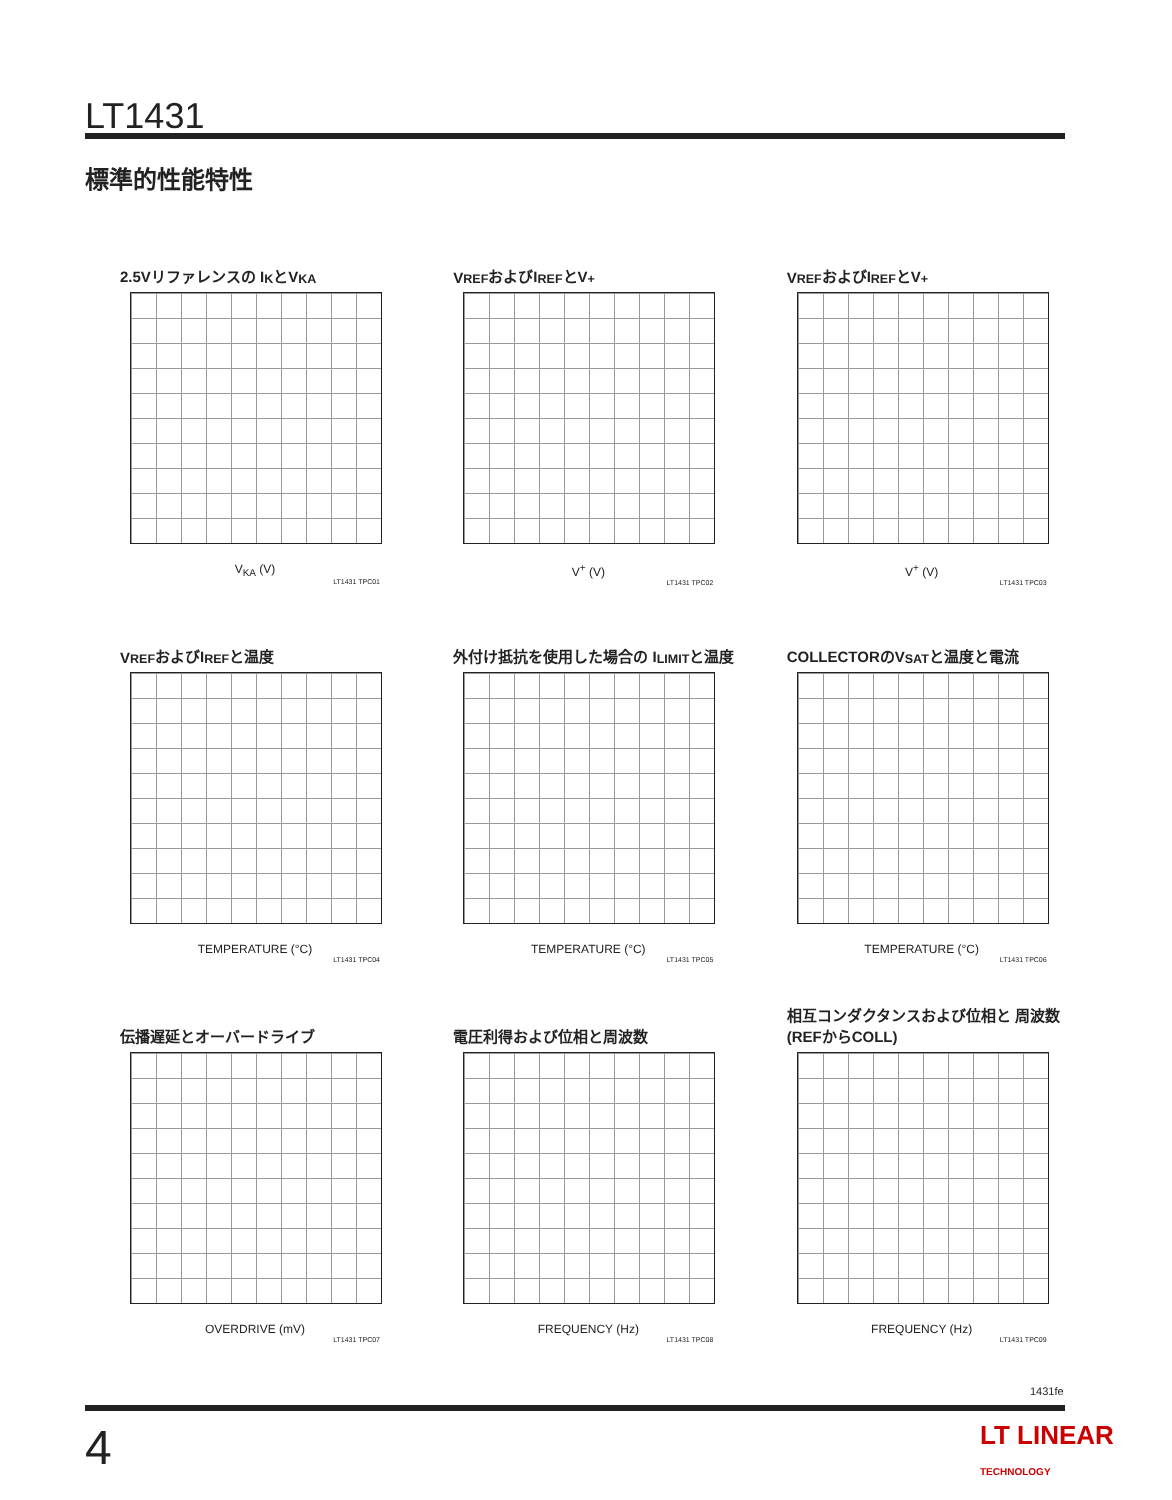LT1431
標準的性能特性
2.5Vリファレンスの I<sub>K</sub>とV<sub>KA</sub>
V<sub>KA</sub> (V)
LT1431 TPC01
V<sub>REF</sub>およびI<sub>REF</sub>とV<sup>+</sup>
V<sup>+</sup> (V)
LT1431 TPC02
V<sub>REF</sub>およびI<sub>REF</sub>とV<sup>+</sup>
V<sup>+</sup> (V)
LT1431 TPC03
V<sub>REF</sub>およびI<sub>REF</sub>と温度
TEMPERATURE (°C)
LT1431 TPC04
外付け抵抗を使用した場合の I<sub>LIMIT</sub>と温度
TEMPERATURE (°C)
LT1431 TPC05
COLLECTORのV<sub>SAT</sub>と温度と電流
TEMPERATURE (°C)
LT1431 TPC06
伝播遅延とオーバードライブ
OVERDRIVE (mV)
LT1431 TPC07
電圧利得および位相と周波数
FREQUENCY (Hz)
LT1431 TPC08
相互コンダクタンスおよび位相と 周波数(REFからCOLL)
FREQUENCY (Hz)
LT1431 TPC09
1431fe
4 LT LINEAR TECHNOLOGY